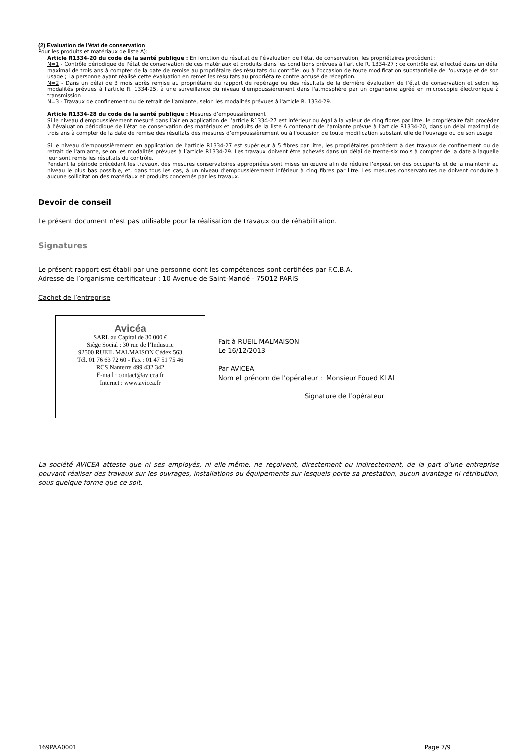(2) Evaluation de l’état de conservation
Pour les produits et matériaux de liste A):
Article R1334-20 du code de la santé publique : En fonction du résultat de l’évaluation de l’état de conservation, les propriétaires procèdent :
N=1 - Contrôle périodique de l'état de conservation de ces matériaux et produits dans les conditions prévues à l'article R. 1334-27 ; ce contrôle est effectué dans un délai maximal de trois ans à compter de la date de remise au propriétaire des résultats du contrôle, ou à l'occasion de toute modification substantielle de l'ouvrage et de son usage ; La personne ayant réalisé cette évaluation en remet les résultats au propriétaire contre accusé de réception.
N=2 - Dans un délai de 3 mois après remise au propriétaire du rapport de repérage ou des résultats de la dernière évaluation de l’état de conservation et selon les modalités prévues à l'article R. 1334-25, à une surveillance du niveau d'empoussièrement dans l'atmosphère par un organisme agréé en microscopie électronique à transmission
N=3 - Travaux de confinement ou de retrait de l'amiante, selon les modalités prévues à l'article R. 1334-29.
Article R1334-28 du code de la santé publique : Mesures d’empoussièrement
Si le niveau d'empoussièrement mesuré dans l’air en application de l’article R1334-27 est inférieur ou égal à la valeur de cinq fibres par litre, le propriétaire fait procéder à l’évaluation périodique de l'état de conservation des matériaux et produits de la liste A contenant de l’amiante prévue à l’article R1334-20, dans un délai maximal de trois ans à compter de la date de remise des résultats des mesures d’empoussièrement ou à l'occasion de toute modification substantielle de l'ouvrage ou de son usage
Si le niveau d'empoussièrement en application de l’article R1334-27 est supérieur à 5 fibres par litre, les propriétaires procèdent à des travaux de confinement ou de retrait de l'amiante, selon les modalités prévues à l’article R1334-29. Les travaux doivent être achevés dans un délai de trente-six mois à compter de la date à laquelle leur sont remis les résultats du contrôle.
Pendant la période précédant les travaux, des mesures conservatoires appropriées sont mises en œuvre afin de réduire l’exposition des occupants et de la maintenir au niveau le plus bas possible, et, dans tous les cas, à un niveau d’empoussièrement inférieur à cinq fibres par litre. Les mesures conservatoires ne doivent conduire à aucune sollicitation des matériaux et produits concernés par les travaux.
Devoir de conseil
Le présent document n’est pas utilisable pour la réalisation de travaux ou de réhabilitation.
Signatures
Le présent rapport est établi par une personne dont les compétences sont certifiées par F.C.B.A.
Adresse de l’organisme certificateur : 10 Avenue de Saint-Mandé - 75012 PARIS
Cachet de l’entreprise
Avicéa
SARL au Capital de 30 000 €
Siège Social : 30 rue de l’Industrie
92500 RUEIL MALMAISON Cédex 563
Tél. 01 76 63 72 60 - Fax : 01 47 51 75 46
RCS Nanterre 499 432 342
E-mail : contact@avicea.fr
Internet : www.avicea.fr
Fait à RUEIL MALMAISON
Le 16/12/2013
Par AVICEA
Nom et prénom de l’opérateur : Monsieur Foued KLAI
Signature de l’opérateur
La société AVICEA atteste que ni ses employés, ni elle-même, ne reçoivent, directement ou indirectement, de la part d’une entreprise pouvant réaliser des travaux sur les ouvrages, installations ou équipements sur lesquels porte sa prestation, aucun avantage ni rétribution, sous quelque forme que ce soit.
169PAA0001 Page 7/9